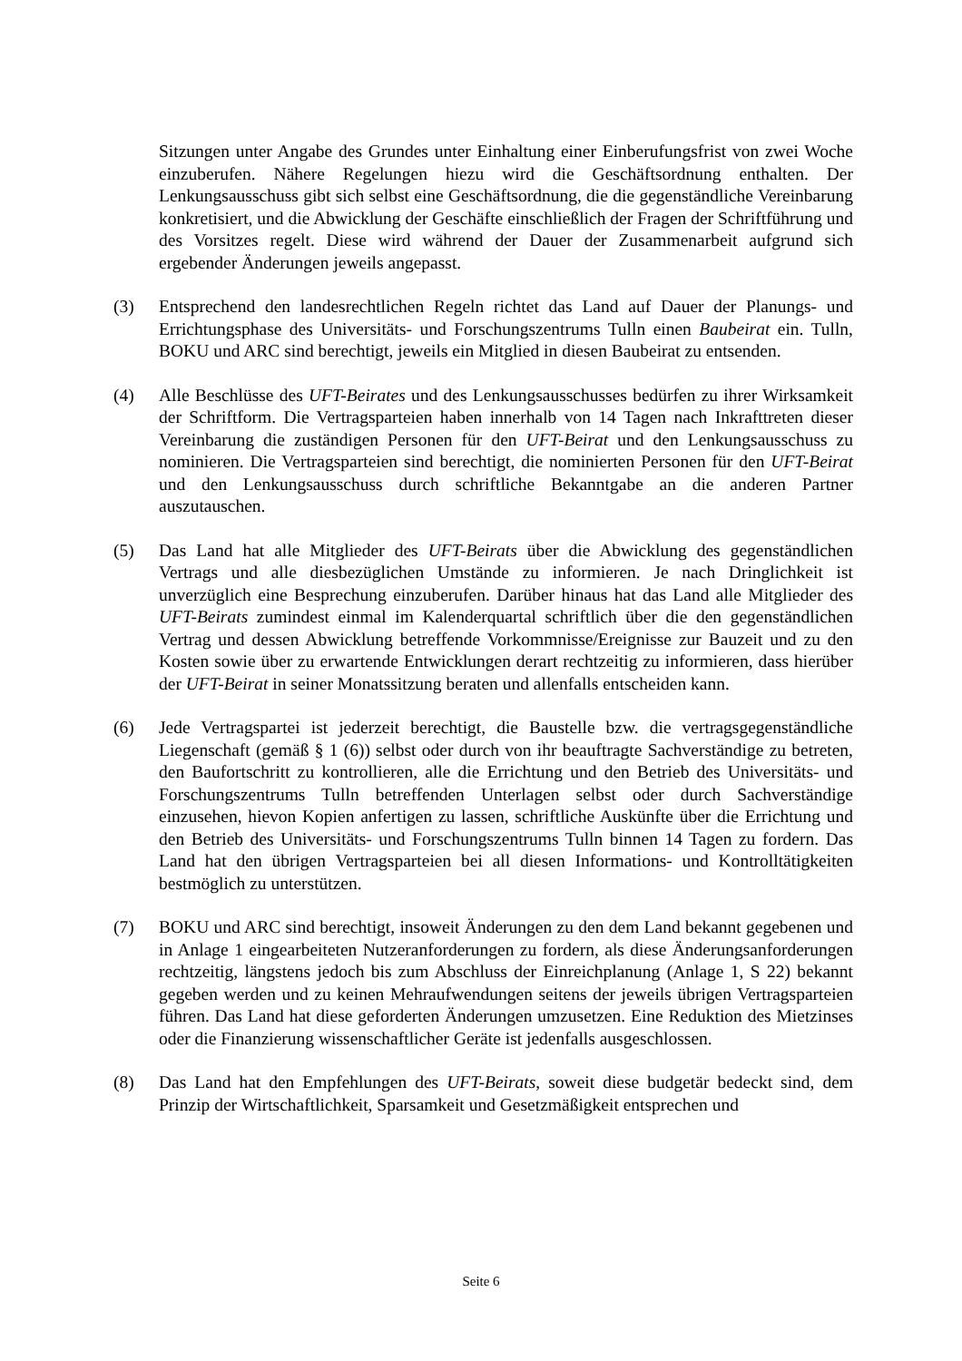Sitzungen unter Angabe des Grundes unter Einhaltung einer Einberufungsfrist von zwei Woche einzuberufen. Nähere Regelungen hiezu wird die Geschäftsordnung enthalten. Der Lenkungsausschuss gibt sich selbst eine Geschäftsordnung, die die gegenständliche Vereinbarung konkretisiert, und die Abwicklung der Geschäfte einschließlich der Fragen der Schriftführung und des Vorsitzes regelt. Diese wird während der Dauer der Zusammenarbeit aufgrund sich ergebender Änderungen jeweils angepasst.
(3) Entsprechend den landesrechtlichen Regeln richtet das Land auf Dauer der Planungs- und Errichtungsphase des Universitäts- und Forschungszentrums Tulln einen Baubeirat ein. Tulln, BOKU und ARC sind berechtigt, jeweils ein Mitglied in diesen Baubeirat zu entsenden.
(4) Alle Beschlüsse des UFT-Beirates und des Lenkungsausschusses bedürfen zu ihrer Wirksamkeit der Schriftform. Die Vertragsparteien haben innerhalb von 14 Tagen nach Inkrafttreten dieser Vereinbarung die zuständigen Personen für den UFT-Beirat und den Lenkungsausschuss zu nominieren. Die Vertragsparteien sind berechtigt, die nominierten Personen für den UFT-Beirat und den Lenkungsausschuss durch schriftliche Bekanntgabe an die anderen Partner auszutauschen.
(5) Das Land hat alle Mitglieder des UFT-Beirats über die Abwicklung des gegenständlichen Vertrags und alle diesbezüglichen Umstände zu informieren. Je nach Dringlichkeit ist unverzüglich eine Besprechung einzuberufen. Darüber hinaus hat das Land alle Mitglieder des UFT-Beirats zumindest einmal im Kalenderquartal schriftlich über die den gegenständlichen Vertrag und dessen Abwicklung betreffende Vorkommnisse/Ereignisse zur Bauzeit und zu den Kosten sowie über zu erwartende Entwicklungen derart rechtzeitig zu informieren, dass hierüber der UFT-Beirat in seiner Monatssitzung beraten und allenfalls entscheiden kann.
(6) Jede Vertragspartei ist jederzeit berechtigt, die Baustelle bzw. die vertragsgegenständliche Liegenschaft (gemäß § 1 (6)) selbst oder durch von ihr beauftragte Sachverständige zu betreten, den Baufortschritt zu kontrollieren, alle die Errichtung und den Betrieb des Universitäts- und Forschungszentrums Tulln betreffenden Unterlagen selbst oder durch Sachverständige einzusehen, hievon Kopien anfertigen zu lassen, schriftliche Auskünfte über die Errichtung und den Betrieb des Universitäts- und Forschungszentrums Tulln binnen 14 Tagen zu fordern. Das Land hat den übrigen Vertragsparteien bei all diesen Informations- und Kontrolltätigkeiten bestmöglich zu unterstützen.
(7) BOKU und ARC sind berechtigt, insoweit Änderungen zu den dem Land bekannt gegebenen und in Anlage 1 eingearbeiteten Nutzeranforderungen zu fordern, als diese Änderungsanforderungen rechtzeitig, längstens jedoch bis zum Abschluss der Einreichplanung (Anlage 1, S 22) bekannt gegeben werden und zu keinen Mehraufwendungen seitens der jeweils übrigen Vertragsparteien führen. Das Land hat diese geforderten Änderungen umzusetzen. Eine Reduktion des Mietzinses oder die Finanzierung wissenschaftlicher Geräte ist jedenfalls ausgeschlossen.
(8) Das Land hat den Empfehlungen des UFT-Beirats, soweit diese budgetär bedeckt sind, dem Prinzip der Wirtschaftlichkeit, Sparsamkeit und Gesetzmäßigkeit entsprechen und
Seite 6